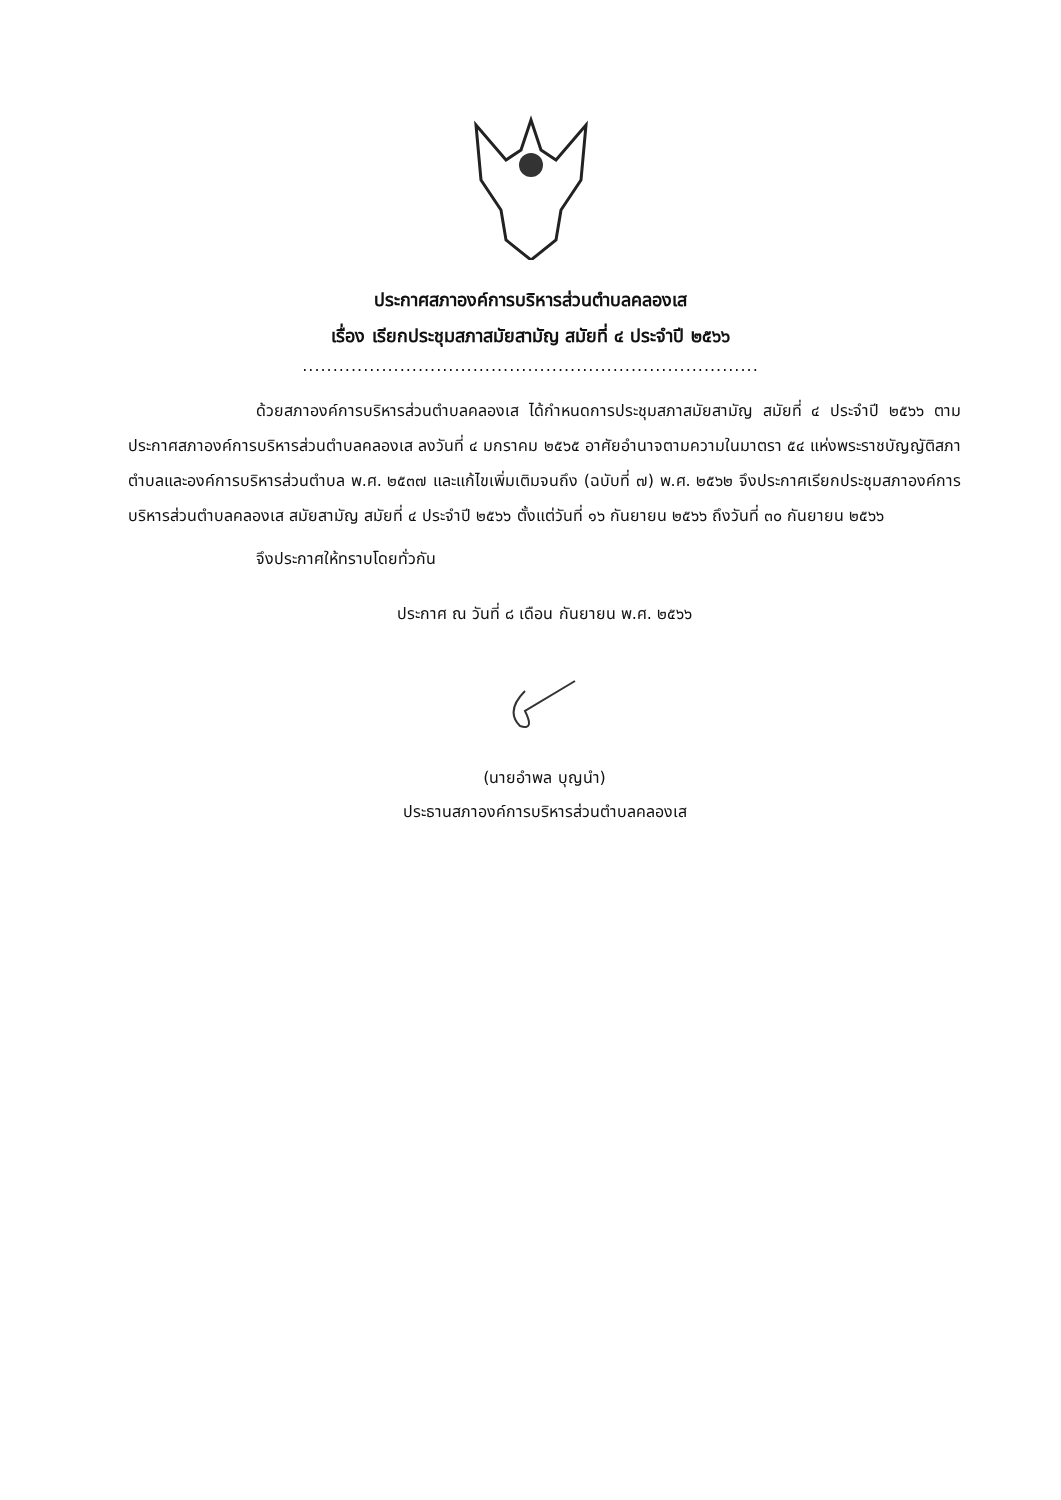ประกาศสภาองค์การบริหารส่วนตำบลคลองเส
เรื่อง เรียกประชุมสภาสมัยสามัญ สมัยที่ ๔ ประจำปี ๒๕๖๖
...........................................................................
ด้วยสภาองค์การบริหารส่วนตำบลคลองเส ได้กำหนดการประชุมสภาสมัยสามัญ สมัยที่ ๔ ประจำปี ๒๕๖๖ ตามประกาศสภาองค์การบริหารส่วนตำบลคลองเส ลงวันที่ ๔ มกราคม ๒๕๖๕ อาศัยอำนาจตามความในมาตรา ๕๔ แห่งพระราชบัญญัติสภาตำบลและองค์การบริหารส่วนตำบล พ.ศ. ๒๕๓๗ และแก้ไขเพิ่มเติมจนถึง (ฉบับที่ ๗) พ.ศ. ๒๕๖๒ จึงประกาศเรียกประชุมสภาองค์การบริหารส่วนตำบลคลองเส สมัยสามัญ สมัยที่ ๔ ประจำปี ๒๕๖๖ ตั้งแต่วันที่ ๑๖ กันยายน ๒๕๖๖ ถึงวันที่ ๓๐ กันยายน ๒๕๖๖
จึงประกาศให้ทราบโดยทั่วกัน
ประกาศ ณ วันที่ ๘ เดือน กันยายน พ.ศ. ๒๕๖๖
(นายอำพล บุญนำ)
ประธานสภาองค์การบริหารส่วนตำบลคลองเส